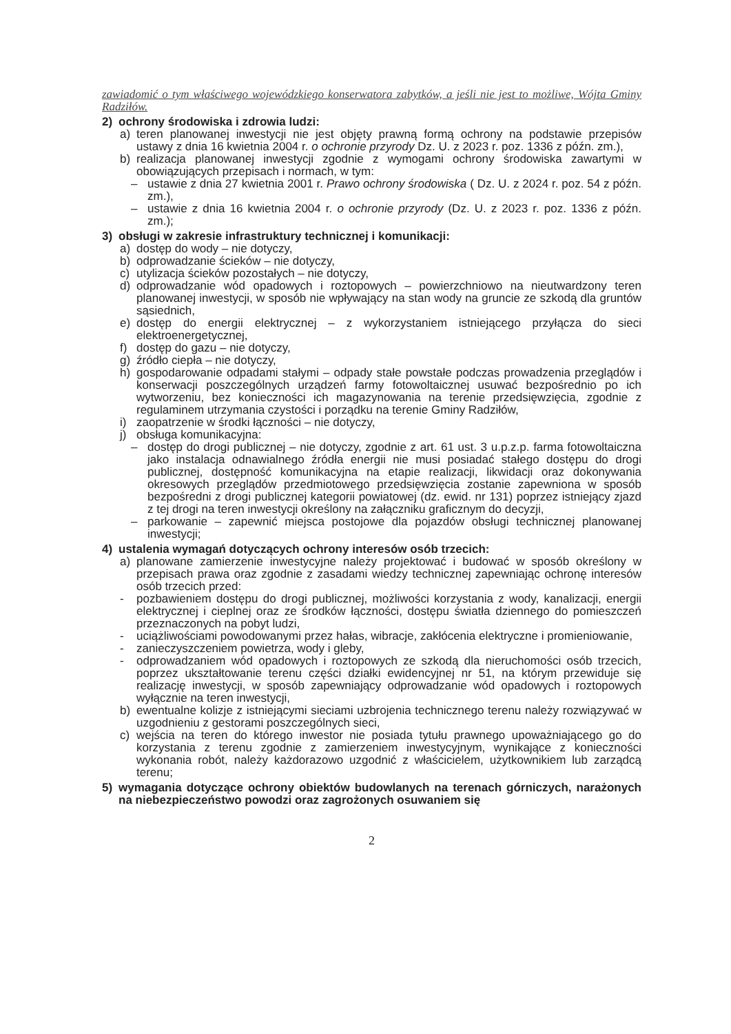zawiadomić o tym właściwego wojewódzkiego konserwatora zabytków, a jeśli nie jest to możliwe, Wójta Gminy Radziłów.
2) ochrony środowiska i zdrowia ludzi:
a) teren planowanej inwestycji nie jest objęty prawną formą ochrony na podstawie przepisów ustawy z dnia 16 kwietnia 2004 r. o ochronie przyrody Dz. U. z 2023 r. poz. 1336 z późn. zm.),
b) realizacja planowanej inwestycji zgodnie z wymogami ochrony środowiska zawartymi w obowiązujących przepisach i normach, w tym:
– ustawie z dnia 27 kwietnia 2001 r. Prawo ochrony środowiska ( Dz. U. z 2024 r. poz. 54 z późn. zm.),
– ustawie z dnia 16 kwietnia 2004 r. o ochronie przyrody (Dz. U. z 2023 r. poz. 1336 z późn. zm.);
3) obsługi w zakresie infrastruktury technicznej i komunikacji:
a) dostęp do wody – nie dotyczy,
b) odprowadzanie ścieków – nie dotyczy,
c) utylizacja ścieków pozostałych – nie dotyczy,
d) odprowadzanie wód opadowych i roztopowych – powierzchniowo na nieutwardzony teren planowanej inwestycji, w sposób nie wpływający na stan wody na gruncie ze szkodą dla gruntów sąsiednich,
e) dostęp do energii elektrycznej – z wykorzystaniem istniejącego przyłącza do sieci elektroenergetycznej,
f) dostęp do gazu – nie dotyczy,
g) źródło ciepła – nie dotyczy,
h) gospodarowanie odpadami stałymi – odpady stałe powstałe podczas prowadzenia przeglądów i konserwacji poszczególnych urządzeń farmy fotowoltaicznej usuwać bezpośrednio po ich wytworzeniu, bez konieczności ich magazynowania na terenie przedsięwzięcia, zgodnie z regulaminem utrzymania czystości i porządku na terenie Gminy Radziłów,
i) zaopatrzenie w środki łączności – nie dotyczy,
j) obsługa komunikacyjna:
– dostęp do drogi publicznej – nie dotyczy, zgodnie z art. 61 ust. 3 u.p.z.p. farma fotowoltaiczna jako instalacja odnawialnego źródła energii nie musi posiadać stałego dostępu do drogi publicznej, dostępność komunikacyjna na etapie realizacji, likwidacji oraz dokonywania okresowych przeglądów przedmiotowego przedsięwzięcia zostanie zapewniona w sposób bezpośredni z drogi publicznej kategorii powiatowej (dz. ewid. nr 131) poprzez istniejący zjazd z tej drogi na teren inwestycji określony na załączniku graficznym do decyzji,
– parkowanie – zapewnić miejsca postojowe dla pojazdów obsługi technicznej planowanej inwestycji;
4) ustalenia wymagań dotyczących ochrony interesów osób trzecich:
a) planowane zamierzenie inwestycyjne należy projektować i budować w sposób określony w przepisach prawa oraz zgodnie z zasadami wiedzy technicznej zapewniając ochronę interesów osób trzecich przed:
- pozbawieniem dostępu do drogi publicznej, możliwości korzystania z wody, kanalizacji, energii elektrycznej i cieplnej oraz ze środków łączności, dostępu światła dziennego do pomieszczeń przeznaczonych na pobyt ludzi,
- uciążliwościami powodowanymi przez hałas, wibracje, zakłócenia elektryczne i promieniowanie,
- zanieczyszczeniem powietrza, wody i gleby,
- odprowadzaniem wód opadowych i roztopowych ze szkodą dla nieruchomości osób trzecich, poprzez ukształtowanie terenu części działki ewidencyjnej nr 51, na którym przewiduje się realizację inwestycji, w sposób zapewniający odprowadzanie wód opadowych i roztopowych wyłącznie na teren inwestycji,
b) ewentualne kolizje z istniejącymi sieciami uzbrojenia technicznego terenu należy rozwiązywać w uzgodnieniu z gestorami poszczególnych sieci,
c) wejścia na teren do którego inwestor nie posiada tytułu prawnego upoważniającego go do korzystania z terenu zgodnie z zamierzeniem inwestycyjnym, wynikające z konieczności wykonania robót, należy każdorazowo uzgodnić z właścicielem, użytkownikiem lub zarządcą terenu;
5) wymagania dotyczące ochrony obiektów budowlanych na terenach górniczych, narażonych na niebezpieczeństwo powodzi oraz zagrożonych osuwaniem się
2